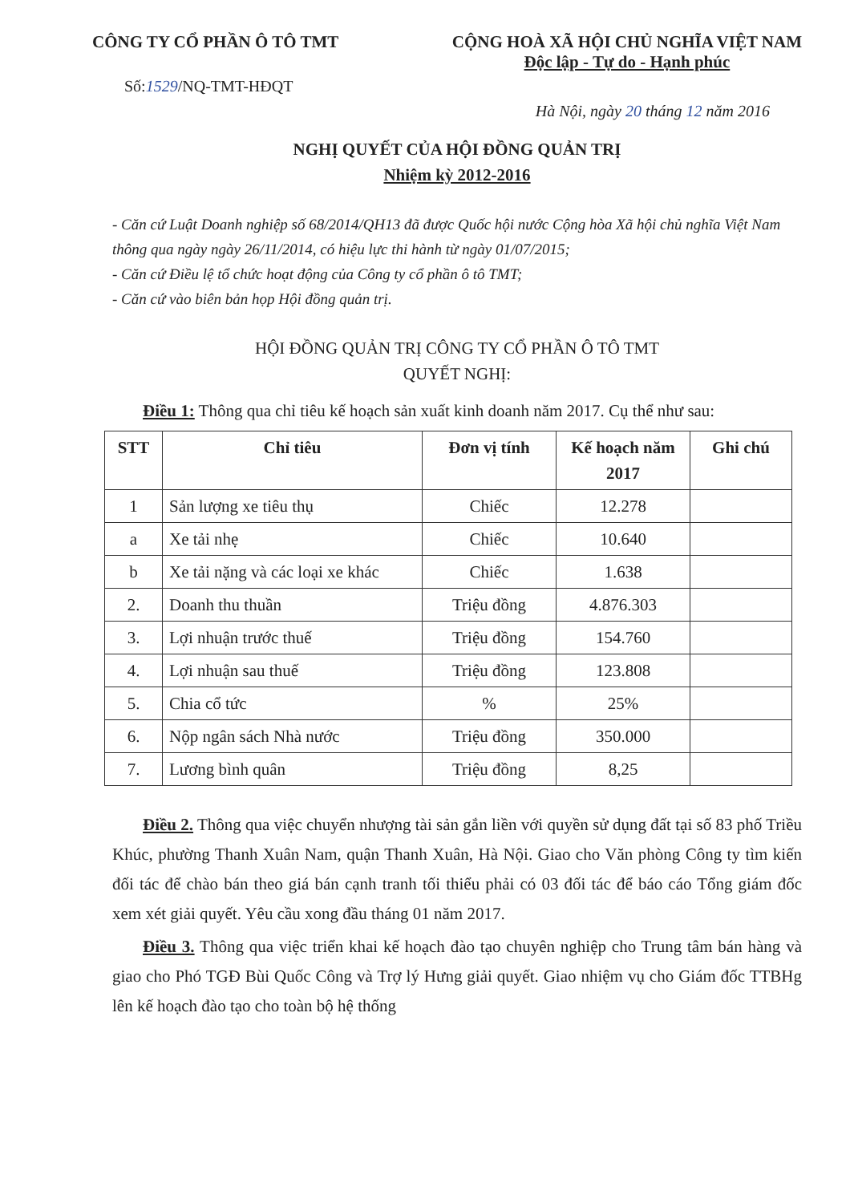CÔNG TY CỔ PHẦN Ô TÔ TMT CỘNG HOÀ XÃ HỘI CHỦ NGHĨA VIỆT NAM
Độc lập - Tự do - Hạnh phúc
Số:1529/NQ-TMT-HĐQT
Hà Nội, ngày 20 tháng 12 năm 2016
NGHỊ QUYẾT CỦA HỘI ĐỒNG QUẢN TRỊ
Nhiệm kỳ 2012-2016
- Căn cứ Luật Doanh nghiệp số 68/2014/QH13 đã được Quốc hội nước Cộng hòa Xã hội chủ nghĩa Việt Nam thông qua ngày ngày 26/11/2014, có hiệu lực thi hành từ ngày 01/07/2015;
- Căn cứ Điều lệ tổ chức hoạt động của Công ty cổ phần ô tô TMT;
- Căn cứ vào biên bản họp Hội đồng quản trị.
HỘI ĐỒNG QUẢN TRỊ CÔNG TY CỔ PHẦN Ô TÔ TMT
QUYẾT NGHỊ:
Điều 1: Thông qua chỉ tiêu kế hoạch sản xuất kinh doanh năm 2017. Cụ thể như sau:
| STT | Chỉ tiêu | Đơn vị tính | Kế hoạch năm 2017 | Ghi chú |
| --- | --- | --- | --- | --- |
| 1 | Sản lượng xe tiêu thụ | Chiếc | 12.278 | |
| a | Xe tải nhẹ | Chiếc | 10.640 | |
| b | Xe tải nặng và các loại xe khác | Chiếc | 1.638 | |
| 2. | Doanh thu thuần | Triệu đồng | 4.876.303 | |
| 3. | Lợi nhuận trước thuế | Triệu đồng | 154.760 | |
| 4. | Lợi nhuận sau thuế | Triệu đồng | 123.808 | |
| 5. | Chia cổ tức | % | 25% | |
| 6. | Nộp ngân sách Nhà nước | Triệu đồng | 350.000 | |
| 7. | Lương bình quân | Triệu đồng | 8,25 | |
Điều 2. Thông qua việc chuyển nhượng tài sản gắn liền với quyền sử dụng đất tại số 83 phố Triều Khúc, phường Thanh Xuân Nam, quận Thanh Xuân, Hà Nội. Giao cho Văn phòng Công ty tìm kiến đối tác để chào bán theo giá bán cạnh tranh tối thiểu phải có 03 đối tác để báo cáo Tổng giám đốc xem xét giải quyết. Yêu cầu xong đầu tháng 01 năm 2017.
Điều 3. Thông qua việc triển khai kế hoạch đào tạo chuyên nghiệp cho Trung tâm bán hàng và giao cho Phó TGĐ Bùi Quốc Công và Trợ lý Hưng giải quyết. Giao nhiệm vụ cho Giám đốc TTBHg lên kế hoạch đào tạo cho toàn bộ hệ thống